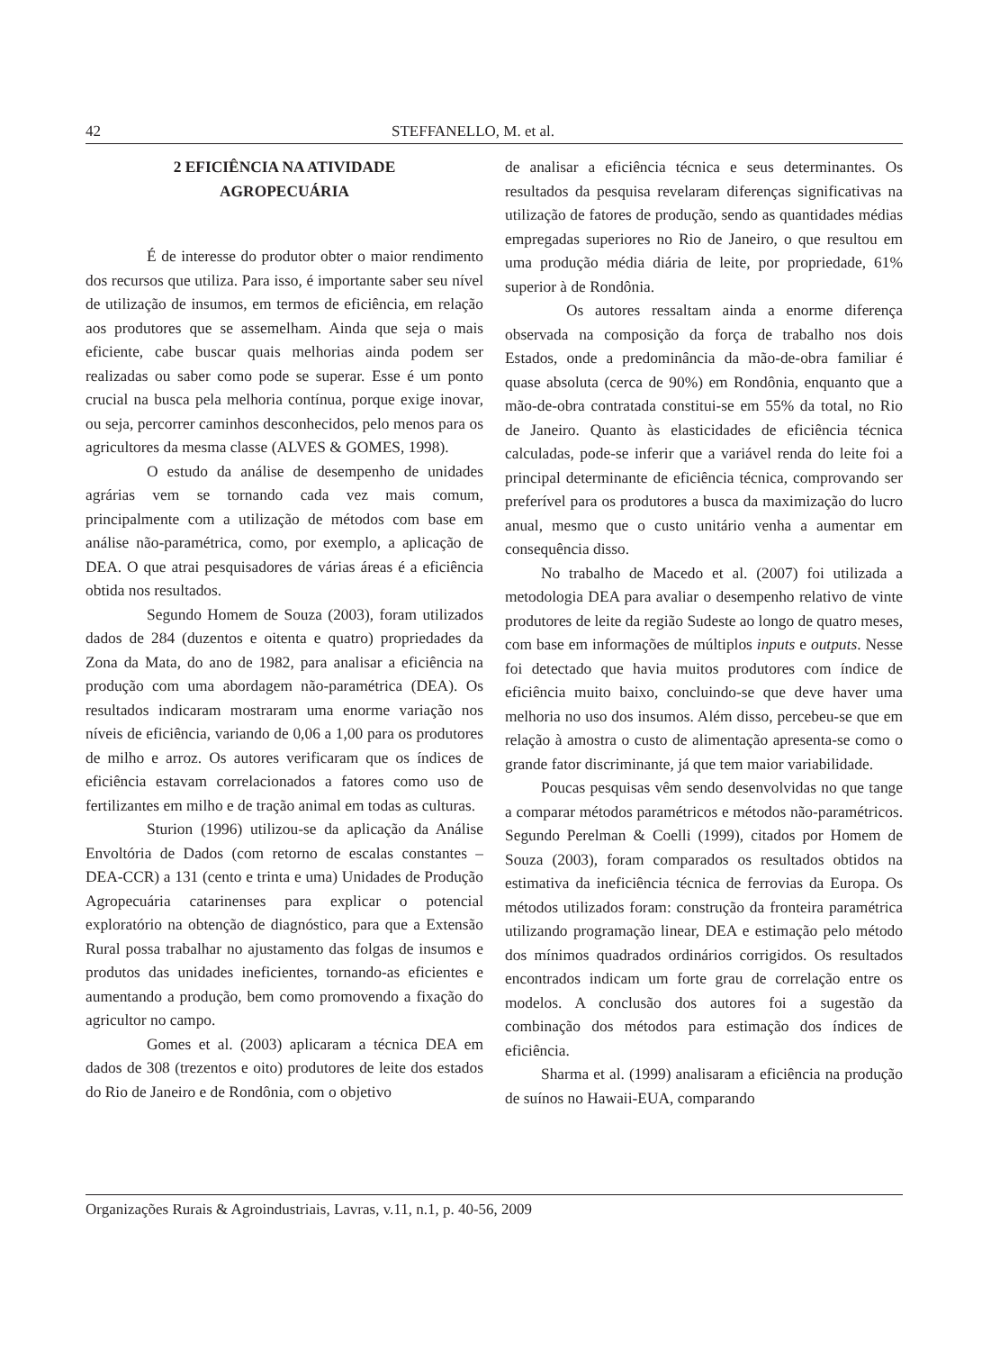42 STEFFANELLO, M. et al.
2 EFICIÊNCIA NA ATIVIDADE
AGROPECUÁRIA
É de interesse do produtor obter o maior rendimento dos recursos que utiliza. Para isso, é importante saber seu nível de utilização de insumos, em termos de eficiência, em relação aos produtores que se assemelham. Ainda que seja o mais eficiente, cabe buscar quais melhorias ainda podem ser realizadas ou saber como pode se superar. Esse é um ponto crucial na busca pela melhoria contínua, porque exige inovar, ou seja, percorrer caminhos desconhecidos, pelo menos para os agricultores da mesma classe (ALVES & GOMES, 1998).
O estudo da análise de desempenho de unidades agrárias vem se tornando cada vez mais comum, principalmente com a utilização de métodos com base em análise não-paramétrica, como, por exemplo, a aplicação de DEA. O que atrai pesquisadores de várias áreas é a eficiência obtida nos resultados.
Segundo Homem de Souza (2003), foram utilizados dados de 284 (duzentos e oitenta e quatro) propriedades da Zona da Mata, do ano de 1982, para analisar a eficiência na produção com uma abordagem não-paramétrica (DEA). Os resultados indicaram mostraram uma enorme variação nos níveis de eficiência, variando de 0,06 a 1,00 para os produtores de milho e arroz. Os autores verificaram que os índices de eficiência estavam correlacionados a fatores como uso de fertilizantes em milho e de tração animal em todas as culturas.
Sturion (1996) utilizou-se da aplicação da Análise Envoltória de Dados (com retorno de escalas constantes – DEA-CCR) a 131 (cento e trinta e uma) Unidades de Produção Agropecuária catarinenses para explicar o potencial exploratório na obtenção de diagnóstico, para que a Extensão Rural possa trabalhar no ajustamento das folgas de insumos e produtos das unidades ineficientes, tornando-as eficientes e aumentando a produção, bem como promovendo a fixação do agricultor no campo.
Gomes et al. (2003) aplicaram a técnica DEA em dados de 308 (trezentos e oito) produtores de leite dos estados do Rio de Janeiro e de Rondônia, com o objetivo
de analisar a eficiência técnica e seus determinantes. Os resultados da pesquisa revelaram diferenças significativas na utilização de fatores de produção, sendo as quantidades médias empregadas superiores no Rio de Janeiro, o que resultou em uma produção média diária de leite, por propriedade, 61% superior à de Rondônia.
Os autores ressaltam ainda a enorme diferença observada na composição da força de trabalho nos dois Estados, onde a predominância da mão-de-obra familiar é quase absoluta (cerca de 90%) em Rondônia, enquanto que a mão-de-obra contratada constitui-se em 55% da total, no Rio de Janeiro. Quanto às elasticidades de eficiência técnica calculadas, pode-se inferir que a variável renda do leite foi a principal determinante de eficiência técnica, comprovando ser preferível para os produtores a busca da maximização do lucro anual, mesmo que o custo unitário venha a aumentar em consequência disso.
No trabalho de Macedo et al. (2007) foi utilizada a metodologia DEA para avaliar o desempenho relativo de vinte produtores de leite da região Sudeste ao longo de quatro meses, com base em informações de múltiplos inputs e outputs. Nesse foi detectado que havia muitos produtores com índice de eficiência muito baixo, concluindo-se que deve haver uma melhoria no uso dos insumos. Além disso, percebeu-se que em relação à amostra o custo de alimentação apresenta-se como o grande fator discriminante, já que tem maior variabilidade.
Poucas pesquisas vêm sendo desenvolvidas no que tange a comparar métodos paramétricos e métodos não-paramétricos. Segundo Perelman & Coelli (1999), citados por Homem de Souza (2003), foram comparados os resultados obtidos na estimativa da ineficiência técnica de ferrovias da Europa. Os métodos utilizados foram: construção da fronteira paramétrica utilizando programação linear, DEA e estimação pelo método dos mínimos quadrados ordinários corrigidos. Os resultados encontrados indicam um forte grau de correlação entre os modelos. A conclusão dos autores foi a sugestão da combinação dos métodos para estimação dos índices de eficiência.
Sharma et al. (1999) analisaram a eficiência na produção de suínos no Hawaii-EUA, comparando
Organizações Rurais & Agroindustriais, Lavras, v.11, n.1, p. 40-56, 2009